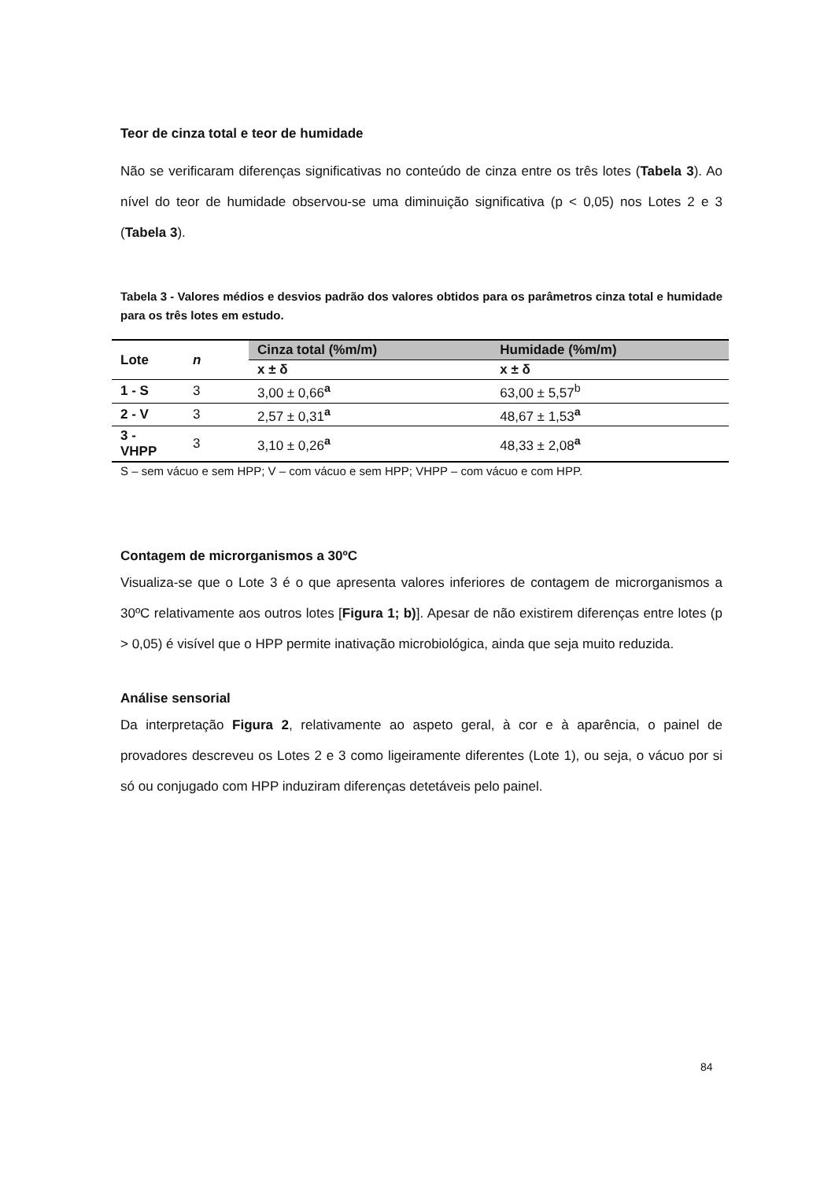Teor de cinza total e teor de humidade
Não se verificaram diferenças significativas no conteúdo de cinza entre os três lotes (Tabela 3). Ao nível do teor de humidade observou-se uma diminuição significativa (p < 0,05) nos Lotes 2 e 3 (Tabela 3).
Tabela 3 - Valores médios e desvios padrão dos valores obtidos para os parâmetros cinza total e humidade para os três lotes em estudo.
| Lote | n | Cinza total (%m/m) | Humidade (%m/m) |
| --- | --- | --- | --- |
| | | x ± δ | x ± δ |
| 1 - S | 3 | 3,00 ± 0,66<sup>a</sup> | 63,00 ± 5,57<sup>b</sup> |
| 2 - V | 3 | 2,57 ± 0,31<sup>a</sup> | 48,67 ± 1,53<sup>a</sup> |
| 3 - VHPP | 3 | 3,10 ± 0,26<sup>a</sup> | 48,33 ± 2,08<sup>a</sup> |
S – sem vácuo e sem HPP; V – com vácuo e sem HPP; VHPP – com vácuo e com HPP.
Contagem de microrganismos a 30ºC
Visualiza-se que o Lote 3 é o que apresenta valores inferiores de contagem de microrganismos a 30ºC relativamente aos outros lotes [Figura 1; b)]. Apesar de não existirem diferenças entre lotes (p > 0,05) é visível que o HPP permite inativação microbiológica, ainda que seja muito reduzida.
Análise sensorial
Da interpretação Figura 2, relativamente ao aspeto geral, à cor e à aparência, o painel de provadores descreveu os Lotes 2 e 3 como ligeiramente diferentes (Lote 1), ou seja, o vácuo por si só ou conjugado com HPP induziram diferenças detetáveis pelo painel.
84